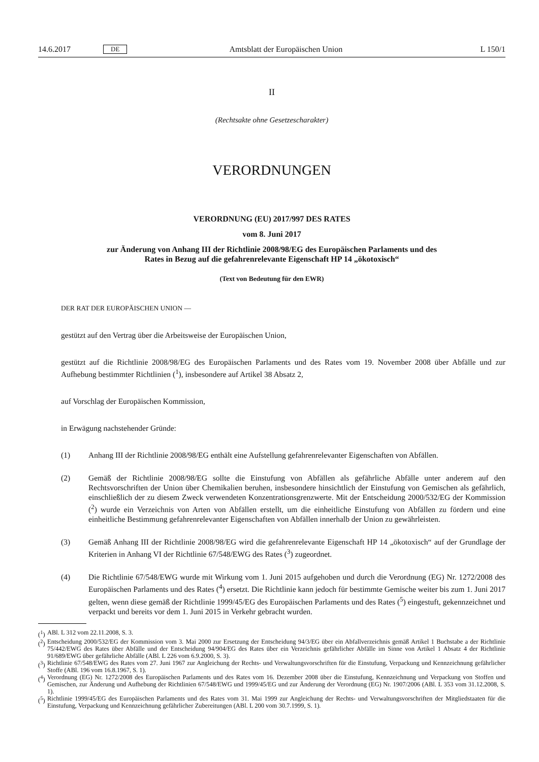14.6.2017 DE Amtsblatt der Europäischen Union L 150/1
II
(Rechtsakte ohne Gesetzescharakter)
VERORDNUNGEN
VERORDNUNG (EU) 2017/997 DES RATES
vom 8. Juni 2017
zur Änderung von Anhang III der Richtlinie 2008/98/EG des Europäischen Parlaments und des
Rates in Bezug auf die gefahrenrelevante Eigenschaft HP 14 „ökotoxisch“
(Text von Bedeutung für den EWR)
DER RAT DER EUROPÄISCHEN UNION —
gestützt auf den Vertrag über die Arbeitsweise der Europäischen Union,
gestützt auf die Richtlinie 2008/98/EG des Europäischen Parlaments und des Rates vom 19. November 2008 über Abfälle und zur Aufhebung bestimmter Richtlinien (<sup>1</sup>), insbesondere auf Artikel 38 Absatz 2,
auf Vorschlag der Europäischen Kommission,
in Erwägung nachstehender Gründe:
(1) Anhang III der Richtlinie 2008/98/EG enthält eine Aufstellung gefahrenrelevanter Eigenschaften von Abfällen.
(2) Gemäß der Richtlinie 2008/98/EG sollte die Einstufung von Abfällen als gefährliche Abfälle unter anderem auf den Rechtsvorschriften der Union über Chemikalien beruhen, insbesondere hinsichtlich der Einstufung von Gemischen als gefährlich, einschließlich der zu diesem Zweck verwendeten Konzentrationsgrenzwerte. Mit der Entscheidung 2000/532/EG der Kommission (<sup>2</sup>) wurde ein Verzeichnis von Arten von Abfällen erstellt, um die einheitliche Einstufung von Abfällen zu fördern und eine einheitliche Bestimmung gefahrenrelevanter Eigenschaften von Abfällen innerhalb der Union zu gewährleisten.
(3) Gemäß Anhang III der Richtlinie 2008/98/EG wird die gefahrenrelevante Eigenschaft HP 14 „ökotoxisch“ auf der Grundlage der Kriterien in Anhang VI der Richtlinie 67/548/EWG des Rates (<sup>3</sup>) zugeordnet.
(4) Die Richtlinie 67/548/EWG wurde mit Wirkung vom 1. Juni 2015 aufgehoben und durch die Verordnung (EG) Nr. 1272/2008 des Europäischen Parlaments und des Rates (<sup>4</sup>) ersetzt. Die Richtlinie kann jedoch für bestimmte Gemische weiter bis zum 1. Juni 2017 gelten, wenn diese gemäß der Richtlinie 1999/45/EG des Europäischen Parlaments und des Rates (<sup>5</sup>) eingestuft, gekennzeichnet und verpackt und bereits vor dem 1. Juni 2015 in Verkehr gebracht wurden.
(<sup>1</sup>) ABl. L 312 vom 22.11.2008, S. 3.
(<sup>2</sup>) Entscheidung 2000/532/EG der Kommission vom 3. Mai 2000 zur Ersetzung der Entscheidung 94/3/EG über ein Abfallverzeichnis gemäß Artikel 1 Buchstabe a der Richtlinie 75/442/EWG des Rates über Abfälle und der Entscheidung 94/904/EG des Rates über ein Verzeichnis gefährlicher Abfälle im Sinne von Artikel 1 Absatz 4 der Richtlinie 91/689/EWG über gefährliche Abfälle (ABl. L 226 vom 6.9.2000, S. 3).
(<sup>3</sup>) Richtlinie 67/548/EWG des Rates vom 27. Juni 1967 zur Angleichung der Rechts- und Verwaltungsvorschriften für die Einstufung, Verpackung und Kennzeichnung gefährlicher Stoffe (ABl. 196 vom 16.8.1967, S. 1).
(<sup>4</sup>) Verordnung (EG) Nr. 1272/2008 des Europäischen Parlaments und des Rates vom 16. Dezember 2008 über die Einstufung, Kennzeichnung und Verpackung von Stoffen und Gemischen, zur Änderung und Aufhebung der Richtlinien 67/548/EWG und 1999/45/EG und zur Änderung der Verordnung (EG) Nr. 1907/2006 (ABl. L 353 vom 31.12.2008, S. 1).
(<sup>5</sup>) Richtlinie 1999/45/EG des Europäischen Parlaments und des Rates vom 31. Mai 1999 zur Angleichung der Rechts- und Verwaltungsvorschriften der Mitgliedstaaten für die Einstufung, Verpackung und Kennzeichnung gefährlicher Zubereitungen (ABl. L 200 vom 30.7.1999, S. 1).